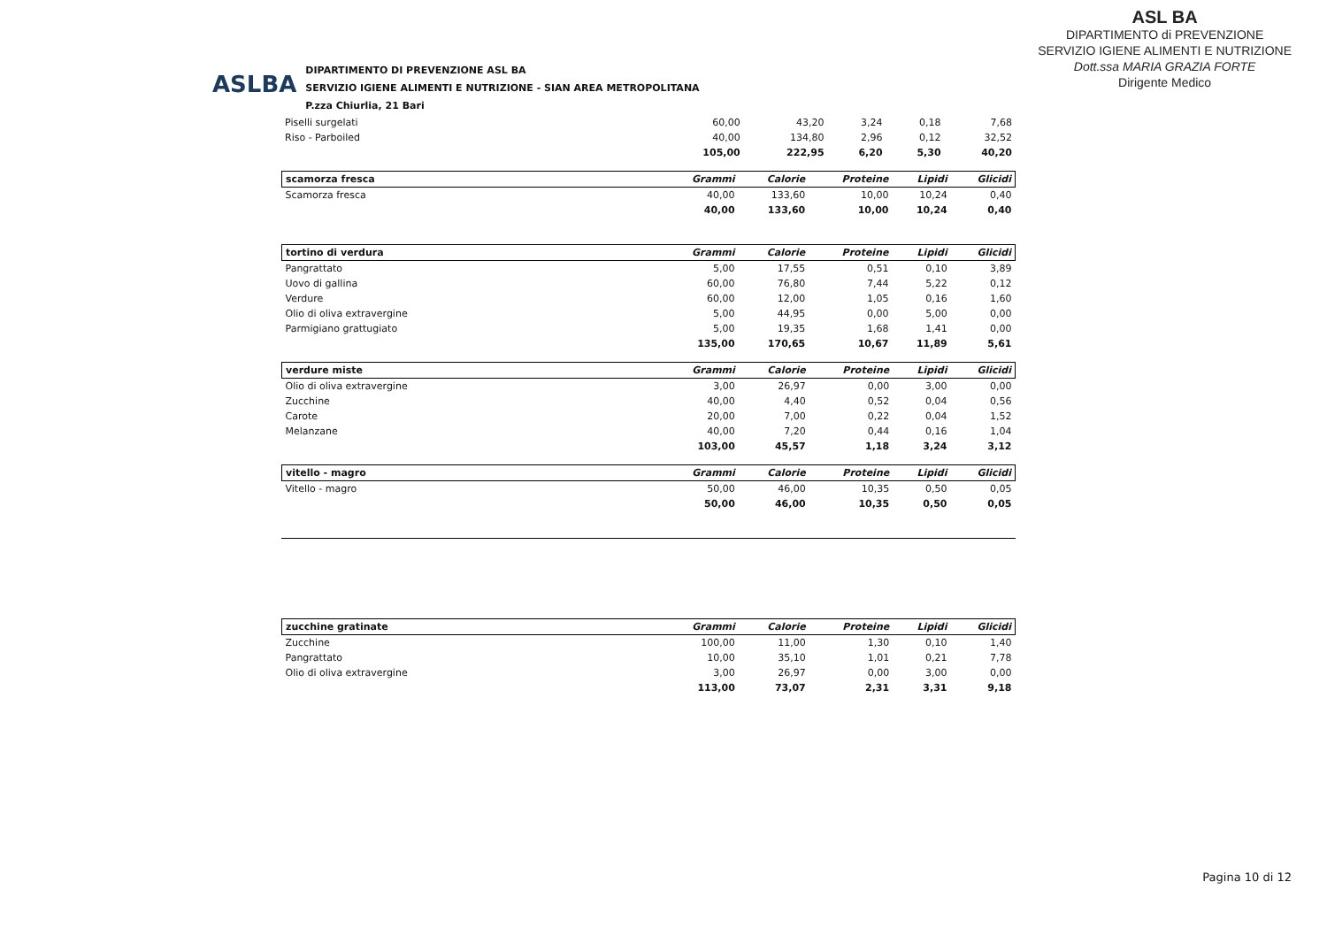ASLBA
DIPARTIMENTO DI PREVENZIONE ASL BA
SERVIZIO IGIENE ALIMENTI E NUTRIZIONE - SIAN AREA METROPOLITANA
P.zza Chiurlia, 21 Bari
ASL BA
DIPARTIMENTO di PREVENZIONE
SERVIZIO IGIENE ALIMENTI E NUTRIZIONE
Dott.ssa MARIA GRAZIA FORTE
Dirigente Medico
| Piselli surgelati | 60,00 | 43,20 | 3,24 | 0,18 | 7,68 |
| Riso - Parboiled | 40,00 | 134,80 | 2,96 | 0,12 | 32,52 |
| | 105,00 | 222,95 | 6,20 | 5,30 | 40,20 |
| scamorza fresca | Grammi | Calorie | Proteine | Lipidi | Glicidi |
| --- | --- | --- | --- | --- | --- |
| Scamorza fresca | 40,00 | 133,60 | 10,00 | 10,24 | 0,40 |
| | 40,00 | 133,60 | 10,00 | 10,24 | 0,40 |
| tortino di verdura | Grammi | Calorie | Proteine | Lipidi | Glicidi |
| --- | --- | --- | --- | --- | --- |
| Pangrattato | 5,00 | 17,55 | 0,51 | 0,10 | 3,89 |
| Uovo di gallina | 60,00 | 76,80 | 7,44 | 5,22 | 0,12 |
| Verdure | 60,00 | 12,00 | 1,05 | 0,16 | 1,60 |
| Olio di oliva extravergine | 5,00 | 44,95 | 0,00 | 5,00 | 0,00 |
| Parmigiano grattugiato | 5,00 | 19,35 | 1,68 | 1,41 | 0,00 |
| | 135,00 | 170,65 | 10,67 | 11,89 | 5,61 |
| verdure miste | Grammi | Calorie | Proteine | Lipidi | Glicidi |
| --- | --- | --- | --- | --- | --- |
| Olio di oliva extravergine | 3,00 | 26,97 | 0,00 | 3,00 | 0,00 |
| Zucchine | 40,00 | 4,40 | 0,52 | 0,04 | 0,56 |
| Carote | 20,00 | 7,00 | 0,22 | 0,04 | 1,52 |
| Melanzane | 40,00 | 7,20 | 0,44 | 0,16 | 1,04 |
| | 103,00 | 45,57 | 1,18 | 3,24 | 3,12 |
| vitello - magro | Grammi | Calorie | Proteine | Lipidi | Glicidi |
| --- | --- | --- | --- | --- | --- |
| Vitello - magro | 50,00 | 46,00 | 10,35 | 0,50 | 0,05 |
| | 50,00 | 46,00 | 10,35 | 0,50 | 0,05 |
| zucchine gratinate | Grammi | Calorie | Proteine | Lipidi | Glicidi |
| --- | --- | --- | --- | --- | --- |
| Zucchine | 100,00 | 11,00 | 1,30 | 0,10 | 1,40 |
| Pangrattato | 10,00 | 35,10 | 1,01 | 0,21 | 7,78 |
| Olio di oliva extravergine | 3,00 | 26,97 | 0,00 | 3,00 | 0,00 |
| | 113,00 | 73,07 | 2,31 | 3,31 | 9,18 |
Pagina 10 di 12